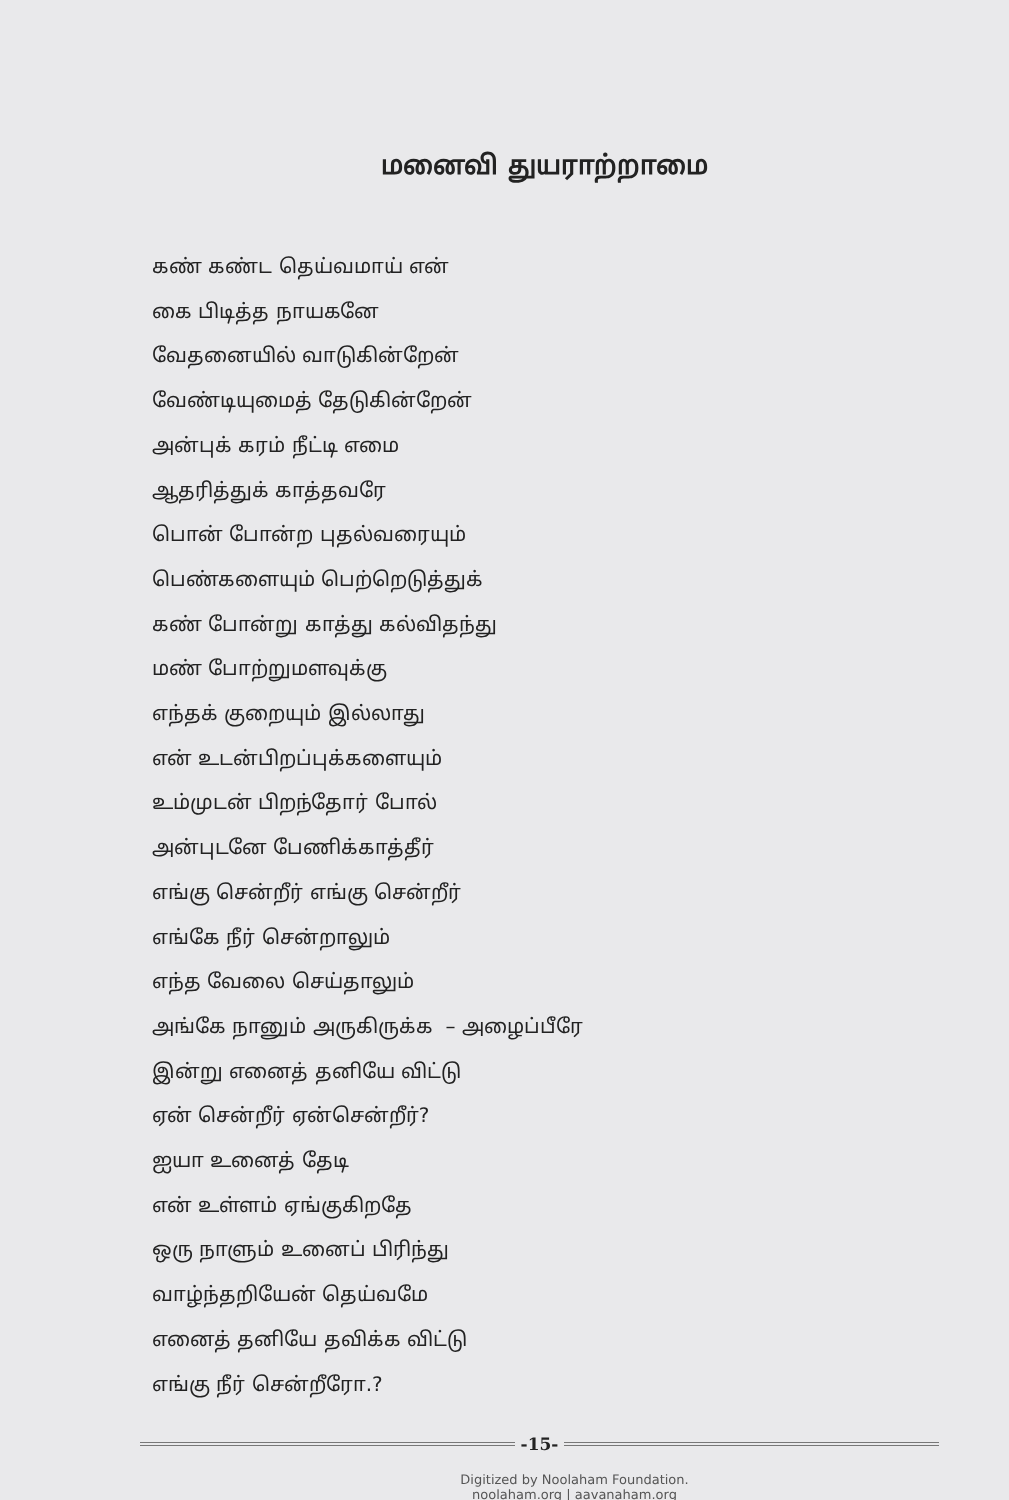மனைவி துயராற்றாமை
கண் கண்ட தெய்வமாய் என்
கை பிடித்த நாயகனே
வேதனையில் வாடுகின்றேன்
வேண்டியுமைத் தேடுகின்றேன்
அன்புக் கரம் நீட்டி எமை
ஆதரித்துக் காத்தவரே
பொன் போன்ற புதல்வரையும்
பெண்களையும் பெற்றெடுத்துக்
கண் போன்று காத்து கல்விதந்து
மண் போற்றுமளவுக்கு
எந்தக் குறையும் இல்லாது
என் உடன்பிறப்புக்களையும்
உம்முடன் பிறந்தோர் போல்
அன்புடனே பேணிக்காத்தீர்
எங்கு சென்றீர் எங்கு சென்றீர்
எங்கே நீர் சென்றாலும்
எந்த வேலை செய்தாலும்
அங்கே நானும் அருகிருக்க – அழைப்பீரே
இன்று எனைத் தனியே விட்டு
ஏன் சென்றீர் ஏன்சென்றீர்?
ஐயா உனைத் தேடி
என் உள்ளம் ஏங்குகிறதே
ஒரு நாளும் உனைப் பிரிந்து
வாழ்ந்தறியேன் தெய்வமே
எனைத் தனியே தவிக்க விட்டு
எங்கு நீர் சென்றீரோ.?
-15-
Digitized by Noolaham Foundation.
noolaham.org | aavanaham.org